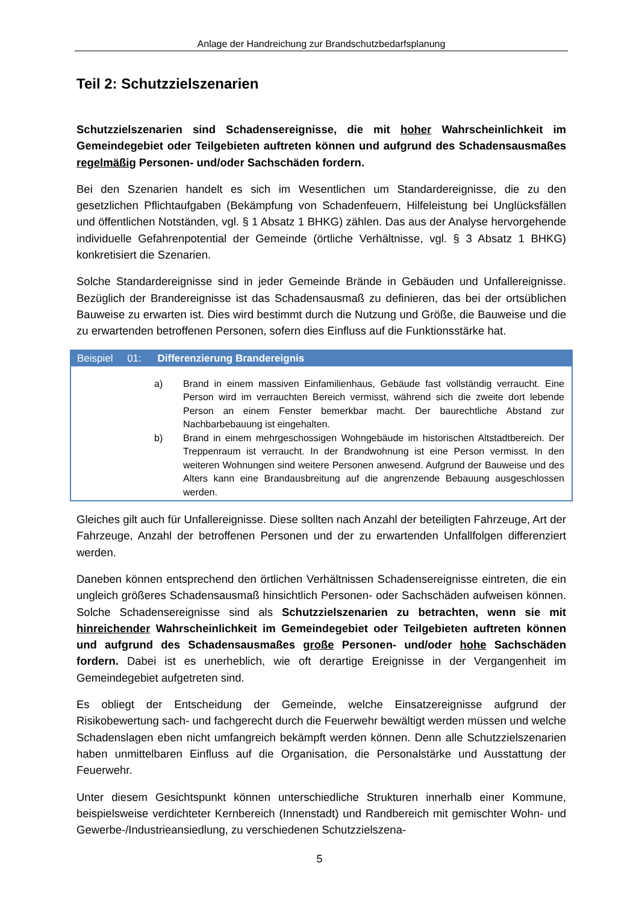Anlage der Handreichung zur Brandschutzbedarfsplanung
Teil 2: Schutzzielszenarien
Schutzzielszenarien sind Schadensereignisse, die mit hoher Wahrscheinlichkeit im Gemeindegebiet oder Teilgebieten auftreten können und aufgrund des Schadensausmaßes regelmäßig Personen- und/oder Sachschäden fordern.
Bei den Szenarien handelt es sich im Wesentlichen um Standardereignisse, die zu den gesetzlichen Pflichtaufgaben (Bekämpfung von Schadenfeuern, Hilfeleistung bei Unglücksfällen und öffentlichen Notständen, vgl. § 1 Absatz 1 BHKG) zählen. Das aus der Analyse hervorgehende individuelle Gefahrenpotential der Gemeinde (örtliche Verhältnisse, vgl. § 3 Absatz 1 BHKG) konkretisiert die Szenarien.
Solche Standardereignisse sind in jeder Gemeinde Brände in Gebäuden und Unfallereignisse. Bezüglich der Brandereignisse ist das Schadensausmaß zu definieren, das bei der ortsüblichen Bauweise zu erwarten ist. Dies wird bestimmt durch die Nutzung und Größe, die Bauweise und die zu erwartenden betroffenen Personen, sofern dies Einfluss auf die Funktionsstärke hat.
Beispiel 01: Differenzierung Brandereignis
a) Brand in einem massiven Einfamilienhaus, Gebäude fast vollständig verraucht. Eine Person wird im verrauchten Bereich vermisst, während sich die zweite dort lebende Person an einem Fenster bemerkbar macht. Der baurechtliche Abstand zur Nachbarbebauung ist eingehalten.
b) Brand in einem mehrgeschossigen Wohngebäude im historischen Altstadtbereich. Der Treppenraum ist verraucht. In der Brandwohnung ist eine Person vermisst. In den weiteren Wohnungen sind weitere Personen anwesend. Aufgrund der Bauweise und des Alters kann eine Brandausbreitung auf die angrenzende Bebauung ausgeschlossen werden.
Gleiches gilt auch für Unfallereignisse. Diese sollten nach Anzahl der beteiligten Fahrzeuge, Art der Fahrzeuge, Anzahl der betroffenen Personen und der zu erwartenden Unfallfolgen differenziert werden.
Daneben können entsprechend den örtlichen Verhältnissen Schadensereignisse eintreten, die ein ungleich größeres Schadensausmaß hinsichtlich Personen- oder Sachschäden aufweisen können. Solche Schadensereignisse sind als Schutzzielszenarien zu betrachten, wenn sie mit hinreichender Wahrscheinlichkeit im Gemeindegebiet oder Teilgebieten auftreten können und aufgrund des Schadensausmaßes große Personen- und/oder hohe Sachschäden fordern. Dabei ist es unerheblich, wie oft derartige Ereignisse in der Vergangenheit im Gemeindegebiet aufgetreten sind.
Es obliegt der Entscheidung der Gemeinde, welche Einsatzereignisse aufgrund der Risikobewertung sach- und fachgerecht durch die Feuerwehr bewältigt werden müssen und welche Schadenslagen eben nicht umfangreich bekämpft werden können. Denn alle Schutzzielszenarien haben unmittelbaren Einfluss auf die Organisation, die Personalstärke und Ausstattung der Feuerwehr.
Unter diesem Gesichtspunkt können unterschiedliche Strukturen innerhalb einer Kommune, beispielsweise verdichteter Kernbereich (Innenstadt) und Randbereich mit gemischter Wohn- und Gewerbe-/Industrieansiedlung, zu verschiedenen Schutzzielszena-
5